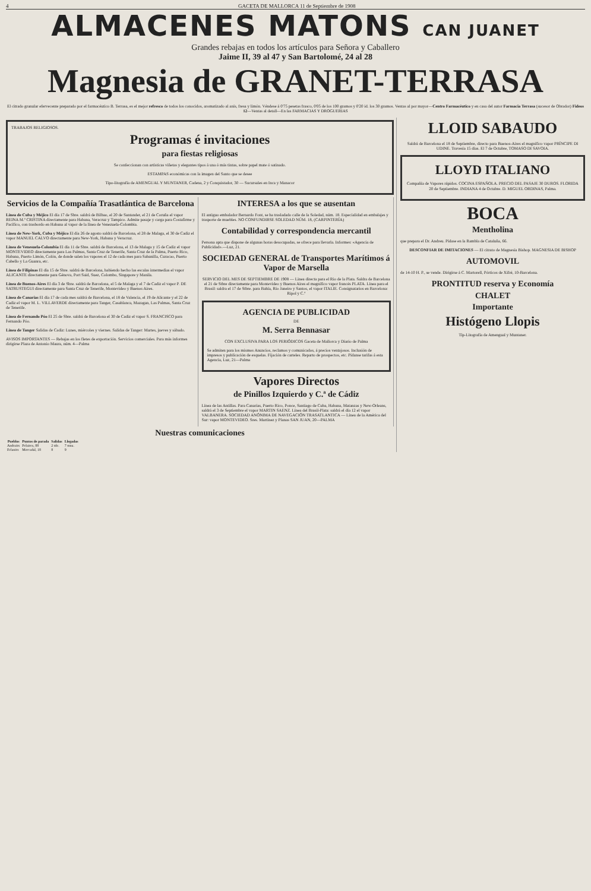4 GACETA DE MALLORCA 11 de Septiembre de 1908
ALMACENES MATONS CAN JUANET
Grandes rebajas en todos los artículos para Señora y Caballero
Jaime II, 39 al 47 y San Bartolomé, 24 al 28
Magnesia de GRANET-TERRASA
El citrado granular efervecente preparado por el farmacéutico B. Terrasa, es el mejor refresco de todos los conocidos, aromatizado al anís, fresa y limón. Véndese á 0'75 pesetas frasco, 0'05 de los 100 gramos y 0'20 id. los 30 gramos. Ventas al por mayor—Centro Farmacéutico y en casa del autor Farmacia Terrasa (sucesor de Obrador) Fideos 12—Ventas al detall—En las FARMACIAS Y DROGUERIAS
TRABAJOS RELIGIOSOS.
Programas é invitaciones
para fiestas religiosas
Se confeccionan con artísticas viñetas y elegantes tipos á una ó más tintas, sobre papel mate ó satinado.
ESTAMPAS económicas con la imagen del Santo que se desee
Tipo-litografía de AMENGUAL Y MUNTANER, Cadena, 2 y Conquistador, 30 — Sucursales en Inca y Manacor
Servicios de la Compañía Trasatlántica de Barcelona
Línea de Cuba y Méjico El día 17 de Sbre. saldrá de Bilbao, el 20 de Santander, el 21 de Coruña el vapor REINA M.ª CRISTINA directamente para Habana, Veracruz y Tampico. Admite pasaje y carga para Costafirme y Pacífico, con trasbordo en Habana al vapor de la línea de Venezuela-Colombia.
Línea de New-York, Cuba y Méjico El día 26 de agosto saldrá de Barcelona, el 28 de Malaga, el 30 de Cadiz el vapor MANUEL CALVO directamente para New-York, Habana y Veracruz.
Línea de Venesuela-Colombia El día 11 de Sbre. saldrá de Barcelona, el 13 de Malaga y 15 de Cadiz el vapor MONTEVIDEO directamente para Las Palmas, Santa Cruz de Tenerife, Santa Cruz de la Palma, Puerto Rico, Habana, Puerto Limón, Colón, de donde salen los vapores el 12 de cada mes para Sabanilla, Curacao, Puerto Cabello y La Guanra, etc.
Línea de Filipinas El día 15 de Sbre. saldrá de Barcelona, habiendo hecho las escalas intermedias el vapor ALICANTE directamente para Génova, Port Said, Suez, Colombo, Singapore y Manila.
Línea de Buenos-Aires El día 3 de Sbre. saldrá de Barcelona, el 5 de Malaga y el 7 de Cadiz el vapor P. DE SATRUSTEGUI directamente para Santa Cruz de Tenerife, Montevideo y Buenos Aires.
Línea de Canarias El día 17 de cada mes saldrá de Barcelona, el 18 de Valencia, el 19 de Alicante y el 22 de Cadiz el vapor M. L. VILLAVERDE directamente para Tanger, Casablanca, Mazagan, Las Palmas, Santa Cruz de Tenerife.
Línea de Fernando Póo El 25 de Sbre. saldrá de Barcelona el 30 de Cadiz el vapor S. FRANCISCO para Fernando Póo.
Línea de Tanger Salidas de Cadiz: Lunes, miércoles y viernes. Salidas de Tanger: Martes, jueves y sábado.
AVISOS IMPORTANTES — Rebajas en los fletes de exportación. Servicios comerciales. Para más informes dirigirse Plaza de Antonio Maura, núm. 4—Palma
INTERESA a los que se ausentan
El antiguo embalador Bernardo Font, se ha trasladado calle de la Soledad, núm. 18. Especialidad en embalajes y trasporte de muebles. NO CONFUNDIRSE SOLEDAD NÚM. 18, (CARPINTERÍA)
Contabilidad y correspondencia mercantil
Persona apta que dispone de algunas horas desocupadas, se ofrece para llevarla. Informes: «Agencia de Publicidad».—Luz, 21.
SOCIEDAD GENERAL de Transportes Marítimos á Vapor de Marsella
SERVICIO DEL MES DE SEPTIEMBRE DE 1908 — Linea directa para el Rio de la Plata. Saldra de Barcelona el 21 de Stbre directamente para Montevideo y Buenos Aires el magnífico vapor francés PLATA. Línea para el Brasil: saldra el 17 de Stbre. para Bahía, Río Janeiro y Santos, el vapor ITALIE. Consignatarios en Barcelona: Ripol y C.ª
AGENCIA DE PUBLICIDAD
DE
M. Serra Bennasar
CON EXCLUSIVA PARA LOS PERIÓDICOS Gaceta de Mallorca y Diario de Palma
Se admiten para los mismos Anuncios, reclamos y comunicados, á precios ventajosos. Inclusión de impresos y publicación de esquelas. Fijación de carteles. Reparto de prospectos, etc. Pídanse tarifas á esta Agencia, Luz, 21—Palma
Vapores Directos
de Pinillos Izquierdo y C.ª de Cádiz
Línea de las Antillas. Para Canarias, Puerto Rico, Ponce, Santiago de Cuba, Habana, Matanzas y New-Orleans, saldrá el 3 de Septiembre el vapor MARTIN SAENZ. Línea del Brasil-Plata: saldrá el día 12 el vapor VALBANERA. SOCIEDAD ANÓNIMA DE NAVEGACIÓN TRASATLANTICA — Línea de la América del Sur: vapor MONTEVIDEO. Sres. Martínez y Planas SAN JUAN, 20—PALMA
Nuestras comunicaciones
| Pueblos | Puntos de parada | Salidas | Llegadas |
| --- | --- | --- | --- |
| Andraitx | Pelaires, 88 | 2 tde. | 7 mna. |
| Felanitx | Mercadal, 18 | 8 | 9 |
LLOID SABAUDO
Saldrá de Barcelona el 18 de Septiembre, directo para Buenos-Aires el magnífico vapor PRÍNCIPE DI UDINE. Travesía 15 días. El 7 de Octubre, TOMASO DI SAVOIA.
LLOYD ITALIANO
Compañía de Vapores rápidos. COCINA ESPAÑOLA. PRECIO DEL PASAJE 30 DUROS. FLORIDA 20 de Septiembre. INDIANA 4 de Octubre. D. MIGUEL ORDINAS, Palma.
BOCA
Mentholina
que prepara el Dr. Andreu. Pídase en la Rambla de Cataluña, 66.
DESCONFIAR DE IMITACIONES — El citrato de Magnesia Bishop. MAGNESIA DE BISHOP
AUTOMOVIL
de 14-10 H. P., se vende. Dirigirse á C. Martorell, Pórticos de Xifré, 10-Barcelona.
PRONTITUD reserva y Economía
CHALET
Importante
Histógeno Llopis
Tip-Litografía de Amengual y Muntaner.